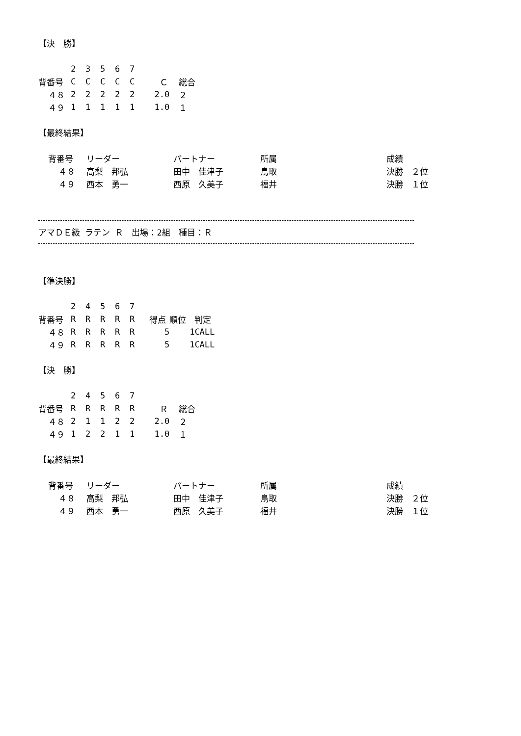【決　勝】
| | 2 | 3 | 5 | 6 | 7 | | |
| --- | --- | --- | --- | --- | --- | --- | --- |
| 背番号 | C | C | C | C | C | Ｃ | 総合 |
| ４８ | 2 | 2 | 2 | 2 | 2 | 2.0 | ２ |
| ４９ | 1 | 1 | 1 | 1 | 1 | 1.0 | １ |
【最終結果】
| 背番号 | リーダー | パートナー | 所属 | 成績 |
| --- | --- | --- | --- | --- |
| ４８ | 高梨 邦弘 | 田中 佳津子 | 鳥取 | 決勝 ２位 |
| ４９ | 西本 勇一 | 西原 久美子 | 福井 | 決勝 １位 |
アマＤＥ級 ラテン Ｒ　出場：2組　種目：Ｒ
【準決勝】
| | 2 | 4 | 5 | 6 | 7 | | | |
| --- | --- | --- | --- | --- | --- | --- | --- | --- |
| 背番号 | R | R | R | R | R | 得点 | 順位 | 判定 |
| ４８ | R | R | R | R | R | 5 | 1 | CALL |
| ４９ | R | R | R | R | R | 5 | 1 | CALL |
【決　勝】
| | 2 | 4 | 5 | 6 | 7 | | |
| --- | --- | --- | --- | --- | --- | --- | --- |
| 背番号 | R | R | R | R | R | Ｒ | 総合 |
| ４８ | 2 | 1 | 1 | 2 | 2 | 2.0 | ２ |
| ４９ | 1 | 2 | 2 | 1 | 1 | 1.0 | １ |
【最終結果】
| 背番号 | リーダー | パートナー | 所属 | 成績 |
| --- | --- | --- | --- | --- |
| ４８ | 高梨 邦弘 | 田中 佳津子 | 鳥取 | 決勝 ２位 |
| ４９ | 西本 勇一 | 西原 久美子 | 福井 | 決勝 １位 |